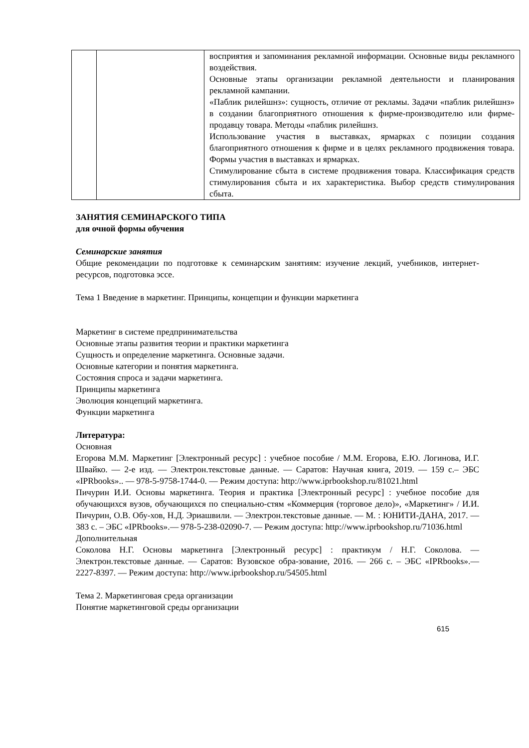| | | восприятия и запоминания рекламной информации. Основные виды рекламного воздействия. Основные этапы организации рекламной деятельности и планирования рекламной кампании. «Паблик рилейшнз»: сущность, отличие от рекламы. Задачи «паблик рилейшнз» в создании благоприятного отношения к фирме-производителю или фирме-продавцу товара. Методы «паблик рилейшнз. Использование участия в выставках, ярмарках с позиции создания благоприятного отношения к фирме и в целях рекламного продвижения товара. Формы участия в выставках и ярмарках. Стимулирование сбыта в системе продвижения товара. Классификация средств стимулирования сбыта и их характеристика. Выбор средств стимулирования сбыта. |
ЗАНЯТИЯ СЕМИНАРСКОГО ТИПА
для очной формы обучения
Семинарские занятия
Общие рекомендации по подготовке к семинарским занятиям: изучение лекций, учебников, интернет-ресурсов, подготовка эссе.
Тема 1 Введение в маркетинг. Принципы, концепции и функции маркетинга
Маркетинг в системе предпринимательства
Основные этапы развития теории и практики маркетинга
Сущность и определение маркетинга. Основные задачи.
Основные категории и понятия маркетинга.
Состояния спроса и задачи маркетинга.
Принципы маркетинга
Эволюция концепций маркетинга.
Функции маркетинга
Литература:
Основная
Егорова М.М. Маркетинг [Электронный ресурс] : учебное пособие / М.М. Егорова, Е.Ю. Логинова, И.Г. Швайко. — 2-е изд. — Электрон.текстовые данные. — Саратов: Научная книга, 2019. — 159 с.– ЭБС «IPRbooks».. — 978-5-9758-1744-0. — Режим доступа: http://www.iprbookshop.ru/81021.html
Пичурин И.И. Основы маркетинга. Теория и практика [Электронный ресурс] : учебное пособие для обучающихся вузов, обучающихся по специально-стям «Коммерция (торговое дело)», «Маркетинг» / И.И. Пичурин, О.В. Обу-хов, Н.Д. Эриашвили. — Электрон.текстовые данные. — М. : ЮНИТИ-ДАНА, 2017. — 383 с. – ЭБС «IPRbooks».— 978-5-238-02090-7. — Режим доступа: http://www.iprbookshop.ru/71036.html
Дополнительная
Соколова Н.Г. Основы маркетинга [Электронный ресурс] : практикум / Н.Г. Соколова. — Электрон.текстовые данные. — Саратов: Вузовское обра-зование, 2016. — 266 с. – ЭБС «IPRbooks».— 2227-8397. — Режим доступа: http://www.iprbookshop.ru/54505.html
Тема 2. Маркетинговая среда организации
Понятие маркетинговой среды организации
615